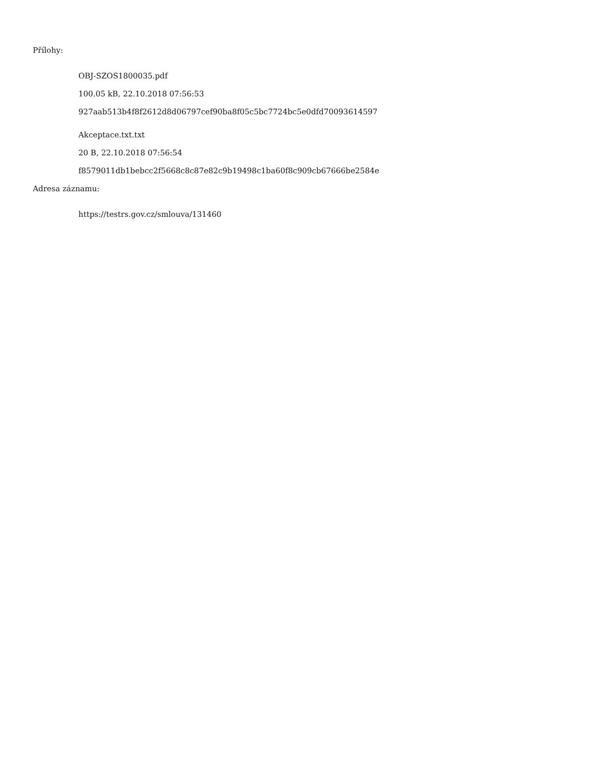Přílohy:
OBJ-SZOS1800035.pdf
100.05 kB, 22.10.2018 07:56:53
927aab513b4f8f2612d8d06797cef90ba8f05c5bc7724bc5e0dfd70093614597
Akceptace.txt.txt
20 B, 22.10.2018 07:56:54
f8579011db1bebcc2f5668c8c87e82c9b19498c1ba60f8c909cb67666be2584e
Adresa záznamu:
https://testrs.gov.cz/smlouva/131460